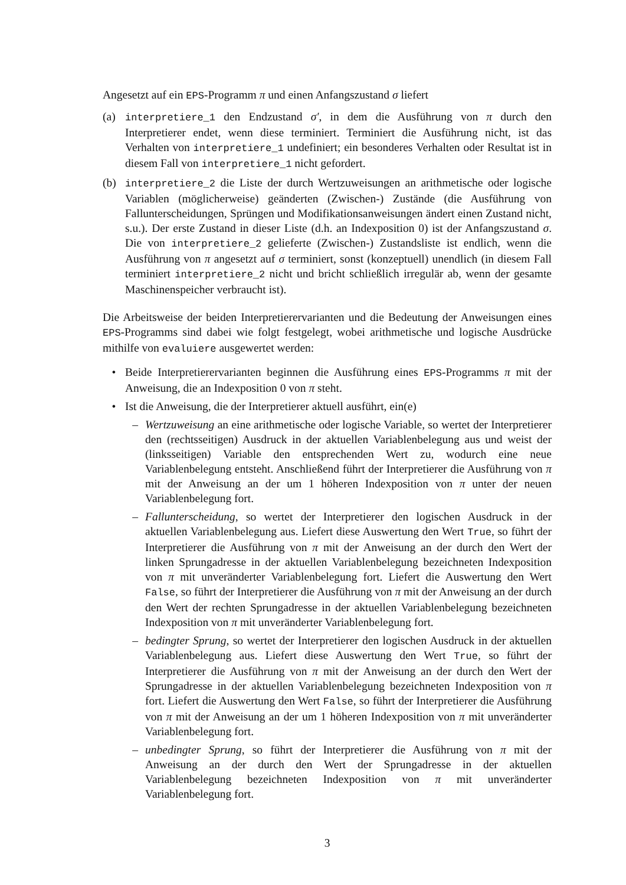Angesetzt auf ein EPS-Programm π und einen Anfangszustand σ liefert
(a) interpretiere_1 den Endzustand σ′, in dem die Ausführung von π durch den Interpretierer endet, wenn diese terminiert. Terminiert die Ausführung nicht, ist das Verhalten von interpretiere_1 undefiniert; ein besonderes Verhalten oder Resultat ist in diesem Fall von interpretiere_1 nicht gefordert.
(b) interpretiere_2 die Liste der durch Wertzuweisungen an arithmetische oder logische Variablen (möglicherweise) geänderten (Zwischen-) Zustände (die Ausführung von Fallunterscheidungen, Sprüngen und Modifikationsanweisungen ändert einen Zustand nicht, s.u.). Der erste Zustand in dieser Liste (d.h. an Indexposition 0) ist der Anfangszustand σ. Die von interpretiere_2 gelieferte (Zwischen-) Zustandsliste ist endlich, wenn die Ausführung von π angesetzt auf σ terminiert, sonst (konzeptuell) unendlich (in diesem Fall terminiert interpretiere_2 nicht und bricht schließlich irregulär ab, wenn der gesamte Maschinenspeicher verbraucht ist).
Die Arbeitsweise der beiden Interpretierervarianten und die Bedeutung der Anweisungen eines EPS-Programms sind dabei wie folgt festgelegt, wobei arithmetische und logische Ausdrücke mithilfe von evaluiere ausgewertet werden:
• Beide Interpretierervarianten beginnen die Ausführung eines EPS-Programms π mit der Anweisung, die an Indexposition 0 von π steht.
• Ist die Anweisung, die der Interpretierer aktuell ausführt, ein(e)
– Wertzuweisung an eine arithmetische oder logische Variable, so wertet der Interpretierer den (rechtsseitigen) Ausdruck in der aktuellen Variablenbelegung aus und weist der (linksseitigen) Variable den entsprechenden Wert zu, wodurch eine neue Variablenbelegung entsteht. Anschließend führt der Interpretierer die Ausführung von π mit der Anweisung an der um 1 höheren Indexposition von π unter der neuen Variablenbelegung fort.
– Fallunterscheidung, so wertet der Interpretierer den logischen Ausdruck in der aktuellen Variablenbelegung aus. Liefert diese Auswertung den Wert True, so führt der Interpretierer die Ausführung von π mit der Anweisung an der durch den Wert der linken Sprungadresse in der aktuellen Variablenbelegung bezeichneten Indexposition von π mit unveränderter Variablenbelegung fort. Liefert die Auswertung den Wert False, so führt der Interpretierer die Ausführung von π mit der Anweisung an der durch den Wert der rechten Sprungadresse in der aktuellen Variablenbelegung bezeichneten Indexposition von π mit unveränderter Variablenbelegung fort.
– bedingter Sprung, so wertet der Interpretierer den logischen Ausdruck in der aktuellen Variablenbelegung aus. Liefert diese Auswertung den Wert True, so führt der Interpretierer die Ausführung von π mit der Anweisung an der durch den Wert der Sprungadresse in der aktuellen Variablenbelegung bezeichneten Indexposition von π fort. Liefert die Auswertung den Wert False, so führt der Interpretierer die Ausführung von π mit der Anweisung an der um 1 höheren Indexposition von π mit unveränderter Variablenbelegung fort.
– unbedingter Sprung, so führt der Interpretierer die Ausführung von π mit der Anweisung an der durch den Wert der Sprungadresse in der aktuellen Variablenbelegung bezeichneten Indexposition von π mit unveränderter Variablenbelegung fort.
3